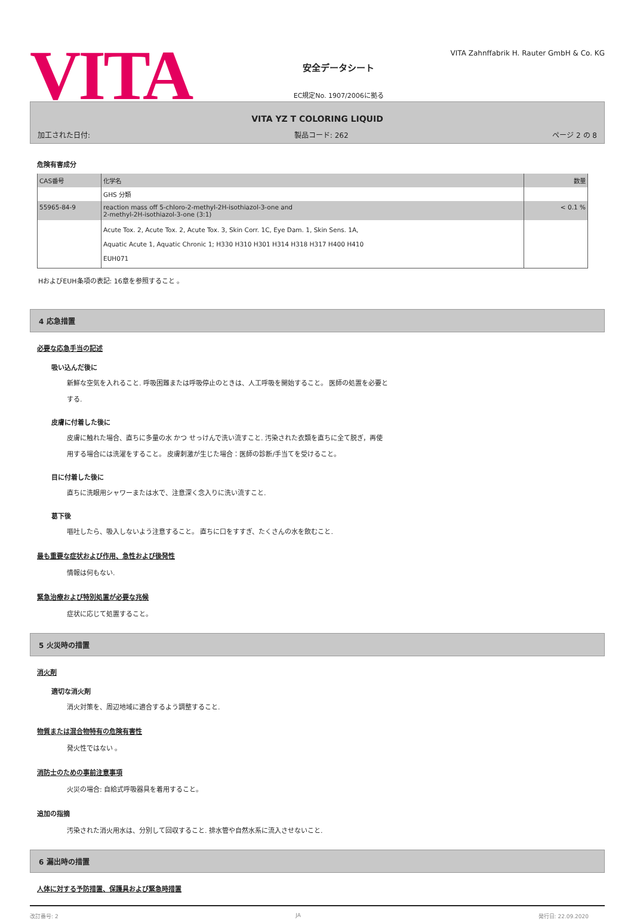VITA
安全データシート
EC規定No. 1907/2006に拠る
VITA Zahnffabrik H. Rauter GmbH & Co. KG
VITA YZ T COLORING LIQUID
加工された日付: 製品コード: 262 ページ 2 の 8
危険有害成分
| CAS番号 | 化学名 | 数量 |
| | GHS 分類 | |
| 55965-84-9 | reaction mass off 5-chloro-2-methyl-2H-isothiazol-3-one and 2-methyl-2H-isothiazol-3-one (3:1) | < 0.1 % |
| | Acute Tox. 2, Acute Tox. 2, Acute Tox. 3, Skin Corr. 1C, Eye Dam. 1, Skin Sens. 1A, Aquatic Acute 1, Aquatic Chronic 1; H330 H310 H301 H314 H318 H317 H400 H410 EUH071 | |
HおよびEUH条項の表記: 16章を参照すること 。
4 応急措置
必要な応急手当の記述
吸い込んだ後に
新鮮な空気を入れること. 呼吸困難または呼吸停止のときは、人工呼吸を開始すること。 医師の処置を必要と
する.
皮膚に付着した後に
皮膚に触れた場合、直ちに多量の水 かつ せっけんで洗い流すこと. 汚染された衣類を直ちに全て脱ぎ，再使
用する場合には洗濯をすること。 皮膚刺激が生じた場合：医師の診断/手当てを受けること。
目に付着した後に
直ちに洗眼用シャワーまたは水で、注意深く念入りに洗い流すこと.
葛下後
嘔吐したら、吸入しないよう注意すること。 直ちに口をすすぎ、たくさんの水を飲むこと.
最も重要な症状および作用、急性および後発性
情報は何もない.
緊急治療および特別処置が必要な兆候
症状に応じて処置すること。
5 火災時の措置
消火剤
適切な消火剤
消火対策を、周辺地域に適合するよう調整すること.
物質または混合物特有の危険有害性
発火性ではない 。
消防士のための事前注意事項
火災の場合: 自給式呼吸器具を着用すること。
追加の指摘
汚染された消火用水は、分別して回収すること. 排水管や自然水系に流入させないこと.
6 漏出時の措置
人体に対する予防措置、保護具および緊急時措置
改訂番号: 2 JA 発行日: 22.09.2020